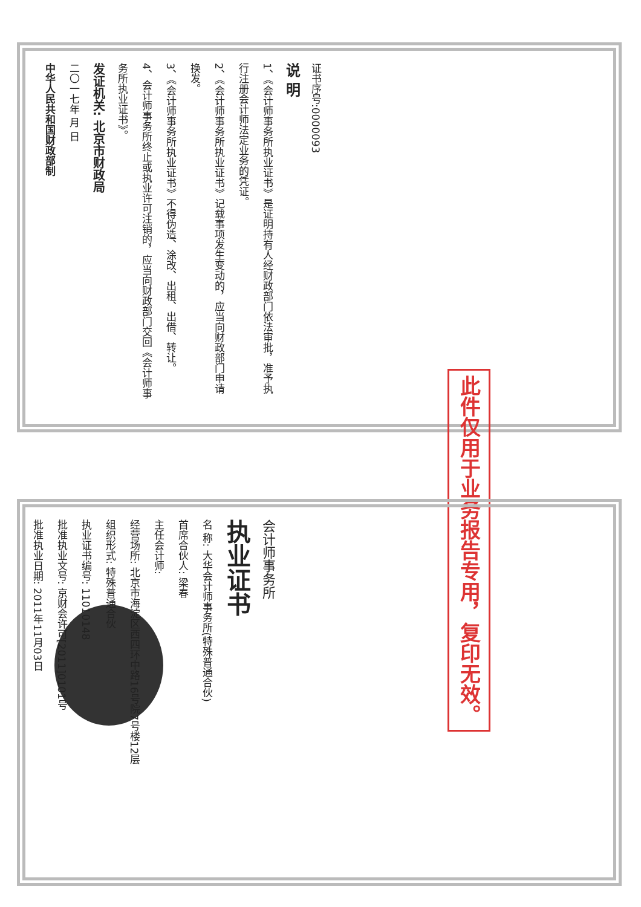证书序号:0000093
说 明
1、《会计师事务所执业证书》是证明持有人经财政部门依法审批，准予执行注册会计师法定业务的凭证。
2、《会计师事务所执业证书》记载事项发生变动的，应当向财政部门申请换发。
3、《会计师事务所执业证书》不得伪造、涂改、出租、出借、转让。
4、会计师事务所终止或执业许可注销的，应当向财政部门交回《会计师事务所执业证书》。
发证机关: 北京市财政局
二〇一七年 月 日
中华人民共和国财政部制
此件仅用于业务报告专用，复印无效。
会计师事务所
执业证书
名 称: 大华会计师事务所(特殊普通合伙)
首席合伙人: 梁春
主任会计师:
经营场所: 北京市海淀区西四环中路16号院7号楼12层
组织形式: 特殊普通合伙
执业证书编号: 11010148
批准执业文号: 京财会许可[2011]0101号
批准执业日期: 2011年11月03日